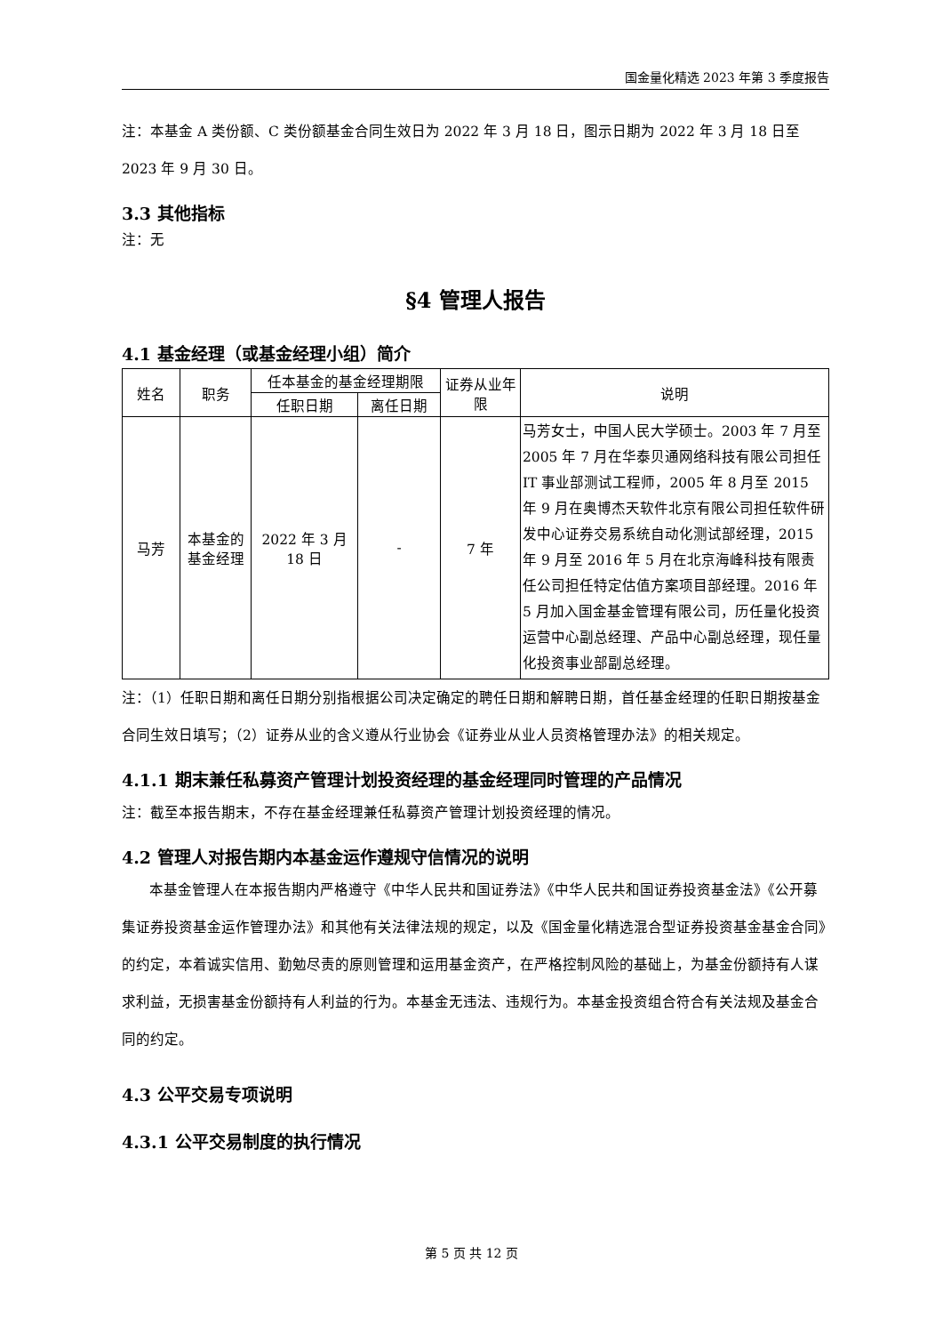国金量化精选 2023 年第 3 季度报告
注：本基金 A 类份额、C 类份额基金合同生效日为 2022 年 3 月 18 日，图示日期为 2022 年 3 月 18 日至 2023 年 9 月 30 日。
3.3 其他指标
注：无
§4 管理人报告
4.1 基金经理（或基金经理小组）简介
| 姓名 | 职务 | 任本基金的基金经理期限 | | 证券从业年限 | 说明 |
| --- | --- | --- | --- | --- | --- |
| | | 任职日期 | 离任日期 | | |
| 马芳 | 本基金的基金经理 | 2022 年 3 月 18 日 | - | 7 年 | 马芳女士，中国人民大学硕士。2003 年 7 月至 2005 年 7 月在华泰贝通网络科技有限公司担任 IT 事业部测试工程师，2005 年 8 月至 2015 年 9 月在奥博杰天软件北京有限公司担任软件研发中心证券交易系统自动化测试部经理，2015 年 9 月至 2016 年 5 月在北京海峰科技有限责任公司担任特定估值方案项目部经理。2016 年 5 月加入国金基金管理有限公司，历任量化投资运营中心副总经理、产品中心副总经理，现任量化投资事业部副总经理。 |
注：（1）任职日期和离任日期分别指根据公司决定确定的聘任日期和解聘日期，首任基金经理的任职日期按基金合同生效日填写；（2）证券从业的含义遵从行业协会《证券业从业人员资格管理办法》的相关规定。
4.1.1 期末兼任私募资产管理计划投资经理的基金经理同时管理的产品情况
注：截至本报告期末，不存在基金经理兼任私募资产管理计划投资经理的情况。
4.2 管理人对报告期内本基金运作遵规守信情况的说明
本基金管理人在本报告期内严格遵守《中华人民共和国证券法》《中华人民共和国证券投资基金法》《公开募集证券投资基金运作管理办法》和其他有关法律法规的规定，以及《国金量化精选混合型证券投资基金基金合同》的约定，本着诚实信用、勤勉尽责的原则管理和运用基金资产，在严格控制风险的基础上，为基金份额持有人谋求利益，无损害基金份额持有人利益的行为。本基金无违法、违规行为。本基金投资组合符合有关法规及基金合同的约定。
4.3 公平交易专项说明
4.3.1 公平交易制度的执行情况
第 5 页 共 12 页